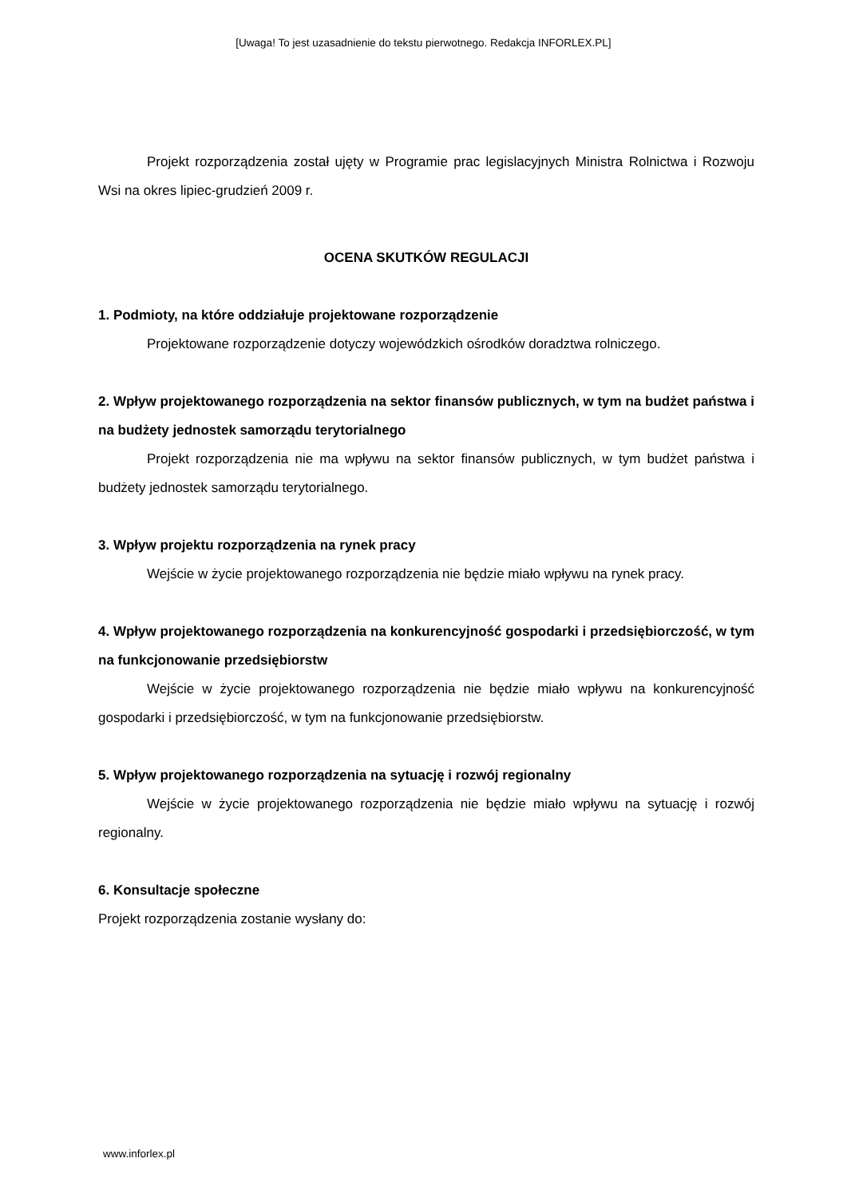[Uwaga! To jest uzasadnienie do tekstu pierwotnego. Redakcja INFORLEX.PL]
Projekt rozporządzenia został ujęty w Programie prac legislacyjnych Ministra Rolnictwa i Rozwoju Wsi na okres lipiec-grudzień 2009 r.
OCENA SKUTKÓW REGULACJI
1. Podmioty, na które oddziałuje projektowane rozporządzenie
Projektowane rozporządzenie dotyczy wojewódzkich ośrodków doradztwa rolniczego.
2. Wpływ projektowanego rozporządzenia na sektor finansów publicznych, w tym na budżet państwa i na budżety jednostek samorządu terytorialnego
Projekt rozporządzenia nie ma wpływu na sektor finansów publicznych, w tym budżet państwa i budżety jednostek samorządu terytorialnego.
3. Wpływ projektu rozporządzenia na rynek pracy
Wejście w życie projektowanego rozporządzenia nie będzie miało wpływu na rynek pracy.
4. Wpływ projektowanego rozporządzenia na konkurencyjność gospodarki i przedsiębiorczość, w tym na funkcjonowanie przedsiębiorstw
Wejście w życie projektowanego rozporządzenia nie będzie miało wpływu na konkurencyjność gospodarki i przedsiębiorczość, w tym na funkcjonowanie przedsiębiorstw.
5. Wpływ projektowanego rozporządzenia na sytuację i rozwój regionalny
Wejście w życie projektowanego rozporządzenia nie będzie miało wpływu na sytuację i rozwój regionalny.
6. Konsultacje społeczne
Projekt rozporządzenia zostanie wysłany do:
www.inforlex.pl